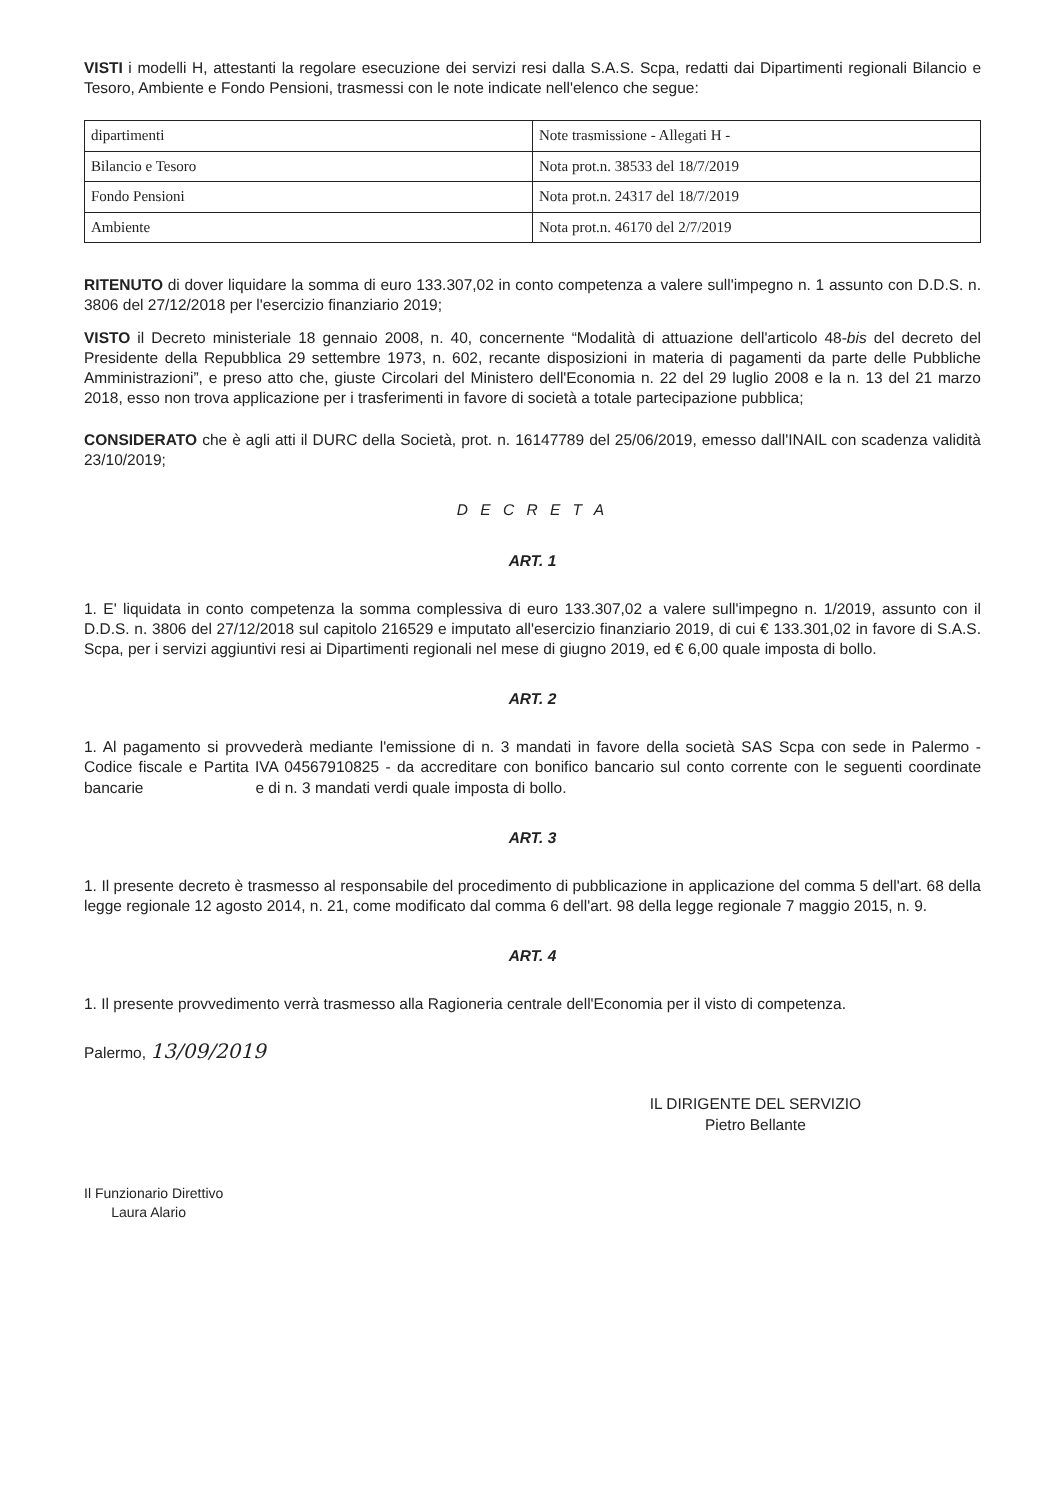VISTI i modelli H, attestanti la regolare esecuzione dei servizi resi dalla S.A.S. Scpa, redatti dai Dipartimenti regionali Bilancio e Tesoro, Ambiente e Fondo Pensioni, trasmessi con le note indicate nell'elenco che segue:
| dipartimenti | Note trasmissione - Allegati H - |
| Bilancio e Tesoro | Nota prot.n. 38533 del 18/7/2019 |
| Fondo Pensioni | Nota prot.n. 24317 del 18/7/2019 |
| Ambiente | Nota prot.n. 46170 del 2/7/2019 |
RITENUTO di dover liquidare la somma di euro 133.307,02 in conto competenza a valere sull'impegno n. 1 assunto con D.D.S. n. 3806 del 27/12/2018 per l'esercizio finanziario 2019;
VISTO il Decreto ministeriale 18 gennaio 2008, n. 40, concernente “Modalità di attuazione dell'articolo 48-bis del decreto del Presidente della Repubblica 29 settembre 1973, n. 602, recante disposizioni in materia di pagamenti da parte delle Pubbliche Amministrazioni”, e preso atto che, giuste Circolari del Ministero dell'Economia n. 22 del 29 luglio 2008 e la n. 13 del 21 marzo 2018, esso non trova applicazione per i trasferimenti in favore di società a totale partecipazione pubblica;
CONSIDERATO che è agli atti il DURC della Società, prot. n. 16147789 del 25/06/2019, emesso dall'INAIL con scadenza validità 23/10/2019;
D E C R E T A
ART. 1
1. E' liquidata in conto competenza la somma complessiva di euro 133.307,02 a valere sull'impegno n. 1/2019, assunto con il D.D.S. n. 3806 del 27/12/2018 sul capitolo 216529 e imputato all'esercizio finanziario 2019, di cui € 133.301,02 in favore di S.A.S. Scpa, per i servizi aggiuntivi resi ai Dipartimenti regionali nel mese di giugno 2019, ed € 6,00 quale imposta di bollo.
ART. 2
1. Al pagamento si provvederà mediante l'emissione di n. 3 mandati in favore della società SAS Scpa con sede in Palermo - Codice fiscale e Partita IVA 04567910825 - da accreditare con bonifico bancario sul conto corrente con le seguenti coordinate bancarie e di n. 3 mandati verdi quale imposta di bollo.
ART. 3
1. Il presente decreto è trasmesso al responsabile del procedimento di pubblicazione in applicazione del comma 5 dell'art. 68 della legge regionale 12 agosto 2014, n. 21, come modificato dal comma 6 dell'art. 98 della legge regionale 7 maggio 2015, n. 9.
ART. 4
1. Il presente provvedimento verrà trasmesso alla Ragioneria centrale dell'Economia per il visto di competenza.
Palermo, 13/09/2019
Il Funzionario Direttivo
Laura Alario
IL DIRIGENTE DEL SERVIZIO
Pietro Bellante